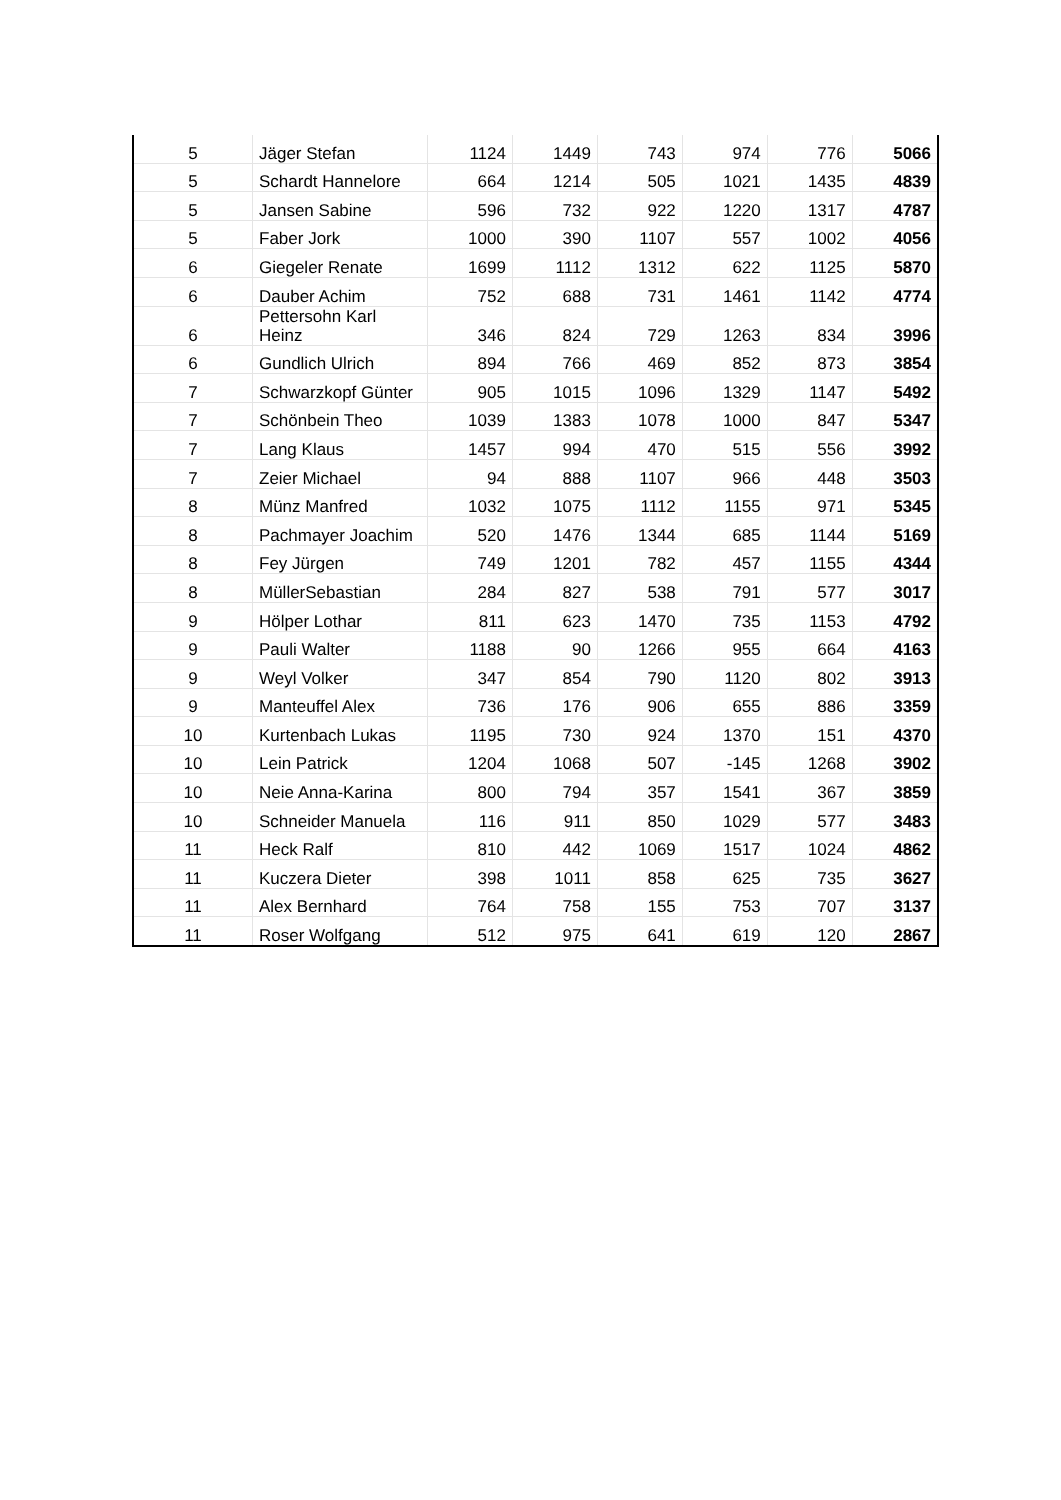| 5 | Jäger Stefan | 1124 | 1449 | 743 | 974 | 776 | 5066 |
| 5 | Schardt Hannelore | 664 | 1214 | 505 | 1021 | 1435 | 4839 |
| 5 | Jansen Sabine | 596 | 732 | 922 | 1220 | 1317 | 4787 |
| 5 | Faber Jork | 1000 | 390 | 1107 | 557 | 1002 | 4056 |
| 6 | Giegeler Renate | 1699 | 1112 | 1312 | 622 | 1125 | 5870 |
| 6 | Dauber Achim | 752 | 688 | 731 | 1461 | 1142 | 4774 |
| 6 | Pettersohn Karl Heinz | 346 | 824 | 729 | 1263 | 834 | 3996 |
| 6 | Gundlich Ulrich | 894 | 766 | 469 | 852 | 873 | 3854 |
| 7 | Schwarzkopf Günter | 905 | 1015 | 1096 | 1329 | 1147 | 5492 |
| 7 | Schönbein Theo | 1039 | 1383 | 1078 | 1000 | 847 | 5347 |
| 7 | Lang Klaus | 1457 | 994 | 470 | 515 | 556 | 3992 |
| 7 | Zeier Michael | 94 | 888 | 1107 | 966 | 448 | 3503 |
| 8 | Münz Manfred | 1032 | 1075 | 1112 | 1155 | 971 | 5345 |
| 8 | Pachmayer Joachim | 520 | 1476 | 1344 | 685 | 1144 | 5169 |
| 8 | Fey Jürgen | 749 | 1201 | 782 | 457 | 1155 | 4344 |
| 8 | MüllerSebastian | 284 | 827 | 538 | 791 | 577 | 3017 |
| 9 | Hölper Lothar | 811 | 623 | 1470 | 735 | 1153 | 4792 |
| 9 | Pauli Walter | 1188 | 90 | 1266 | 955 | 664 | 4163 |
| 9 | Weyl Volker | 347 | 854 | 790 | 1120 | 802 | 3913 |
| 9 | Manteuffel Alex | 736 | 176 | 906 | 655 | 886 | 3359 |
| 10 | Kurtenbach Lukas | 1195 | 730 | 924 | 1370 | 151 | 4370 |
| 10 | Lein Patrick | 1204 | 1068 | 507 | -145 | 1268 | 3902 |
| 10 | Neie Anna-Karina | 800 | 794 | 357 | 1541 | 367 | 3859 |
| 10 | Schneider Manuela | 116 | 911 | 850 | 1029 | 577 | 3483 |
| 11 | Heck Ralf | 810 | 442 | 1069 | 1517 | 1024 | 4862 |
| 11 | Kuczera Dieter | 398 | 1011 | 858 | 625 | 735 | 3627 |
| 11 | Alex Bernhard | 764 | 758 | 155 | 753 | 707 | 3137 |
| 11 | Roser Wolfgang | 512 | 975 | 641 | 619 | 120 | 2867 |